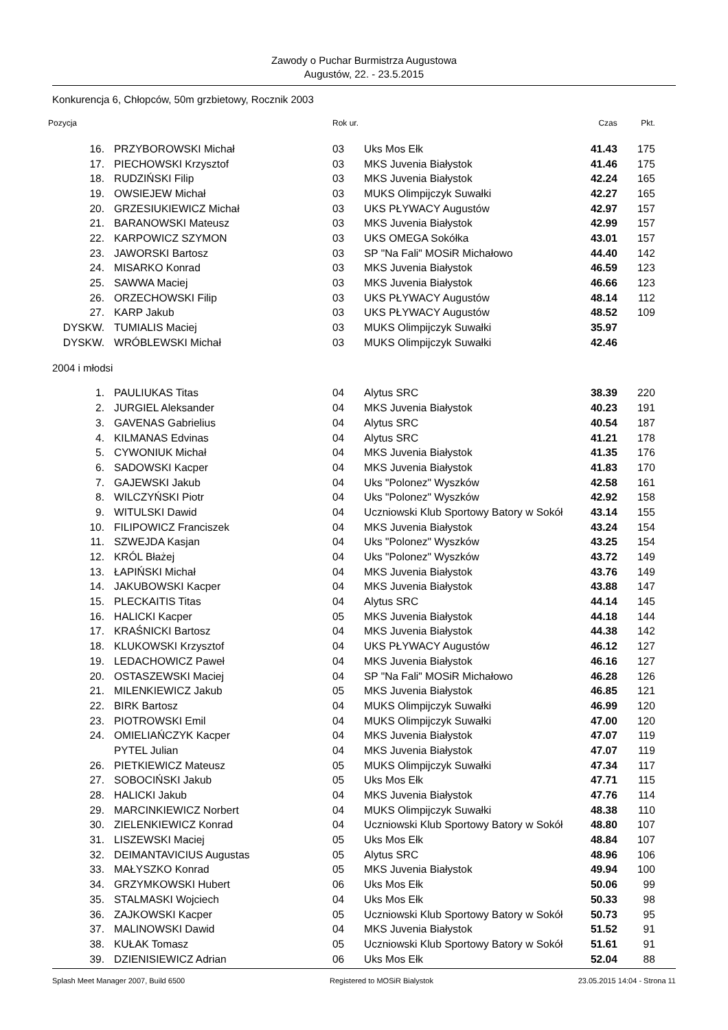Zawody o Puchar Burmistrza Augustowa
Augustów, 22. - 23.5.2015
Konkurencja 6, Chłopców, 50m grzbietowy, Rocznik 2003
| Pozycja | | Rok ur. | | Czas | Pkt. |
| --- | --- | --- | --- | --- | --- |
| 16. | PRZYBOROWSKI Michał | 03 | Uks Mos Ełk | 41.43 | 175 |
| 17. | PIECHOWSKI Krzysztof | 03 | MKS Juvenia Białystok | 41.46 | 175 |
| 18. | RUDZIŃSKI Filip | 03 | MKS Juvenia Białystok | 42.24 | 165 |
| 19. | OWSIEJEW Michał | 03 | MUKS Olimpijczyk Suwałki | 42.27 | 165 |
| 20. | GRZESIUKIEWICZ Michał | 03 | UKS PŁYWACY Augustów | 42.97 | 157 |
| 21. | BARANOWSKI Mateusz | 03 | MKS Juvenia Białystok | 42.99 | 157 |
| 22. | KARPOWICZ SZYMON | 03 | UKS OMEGA Sokółka | 43.01 | 157 |
| 23. | JAWORSKI Bartosz | 03 | SP "Na Fali" MOSiR Michałowo | 44.40 | 142 |
| 24. | MISARKO Konrad | 03 | MKS Juvenia Białystok | 46.59 | 123 |
| 25. | SAWWA Maciej | 03 | MKS Juvenia Białystok | 46.66 | 123 |
| 26. | ORZECHOWSKI Filip | 03 | UKS PŁYWACY Augustów | 48.14 | 112 |
| 27. | KARP Jakub | 03 | UKS PŁYWACY Augustów | 48.52 | 109 |
| DYSKW. | TUMIALIS Maciej | 03 | MUKS Olimpijczyk Suwałki | 35.97 | |
| DYSKW. | WRÓBLEWSKI Michał | 03 | MUKS Olimpijczyk Suwałki | 42.46 | |
| 2004 i młodsi | | | | | |
| 1. | PAULIUKAS Titas | 04 | Alytus SRC | 38.39 | 220 |
| 2. | JURGIEL Aleksander | 04 | MKS Juvenia Białystok | 40.23 | 191 |
| 3. | GAVENAS Gabrielius | 04 | Alytus SRC | 40.54 | 187 |
| 4. | KILMANAS Edvinas | 04 | Alytus SRC | 41.21 | 178 |
| 5. | CYWONIUK Michał | 04 | MKS Juvenia Białystok | 41.35 | 176 |
| 6. | SADOWSKI Kacper | 04 | MKS Juvenia Białystok | 41.83 | 170 |
| 7. | GAJEWSKI Jakub | 04 | Uks "Polonez" Wyszków | 42.58 | 161 |
| 8. | WILCZYŃSKI Piotr | 04 | Uks "Polonez" Wyszków | 42.92 | 158 |
| 9. | WITULSKI Dawid | 04 | Uczniowski Klub Sportowy Batory w Sokół | 43.14 | 155 |
| 10. | FILIPOWICZ Franciszek | 04 | MKS Juvenia Białystok | 43.24 | 154 |
| 11. | SZWEJDA Kasjan | 04 | Uks "Polonez" Wyszków | 43.25 | 154 |
| 12. | KRÓL Błażej | 04 | Uks "Polonez" Wyszków | 43.72 | 149 |
| 13. | ŁAPIŃSKI Michał | 04 | MKS Juvenia Białystok | 43.76 | 149 |
| 14. | JAKUBOWSKI Kacper | 04 | MKS Juvenia Białystok | 43.88 | 147 |
| 15. | PLECKAITIS Titas | 04 | Alytus SRC | 44.14 | 145 |
| 16. | HALICKI Kacper | 05 | MKS Juvenia Białystok | 44.18 | 144 |
| 17. | KRAŚNICKI Bartosz | 04 | MKS Juvenia Białystok | 44.38 | 142 |
| 18. | KLUKOWSKI Krzysztof | 04 | UKS PŁYWACY Augustów | 46.12 | 127 |
| 19. | LEDACHOWICZ Paweł | 04 | MKS Juvenia Białystok | 46.16 | 127 |
| 20. | OSTASZEWSKI Maciej | 04 | SP "Na Fali" MOSiR Michałowo | 46.28 | 126 |
| 21. | MILENKIEWICZ Jakub | 05 | MKS Juvenia Białystok | 46.85 | 121 |
| 22. | BIRK Bartosz | 04 | MUKS Olimpijczyk Suwałki | 46.99 | 120 |
| 23. | PIOTROWSKI Emil | 04 | MUKS Olimpijczyk Suwałki | 47.00 | 120 |
| 24. | OMIELIAŃCZYK Kacper | 04 | MKS Juvenia Białystok | 47.07 | 119 |
| | PYTEL Julian | 04 | MKS Juvenia Białystok | 47.07 | 119 |
| 26. | PIETKIEWICZ Mateusz | 05 | MUKS Olimpijczyk Suwałki | 47.34 | 117 |
| 27. | SOBOCIŃSKI Jakub | 05 | Uks Mos Ełk | 47.71 | 115 |
| 28. | HALICKI Jakub | 04 | MKS Juvenia Białystok | 47.76 | 114 |
| 29. | MARCINKIEWICZ Norbert | 04 | MUKS Olimpijczyk Suwałki | 48.38 | 110 |
| 30. | ZIELENKIEWICZ Konrad | 04 | Uczniowski Klub Sportowy Batory w Sokół | 48.80 | 107 |
| 31. | LISZEWSKI Maciej | 05 | Uks Mos Ełk | 48.84 | 107 |
| 32. | DEIMANTAVICIUS Augustas | 05 | Alytus SRC | 48.96 | 106 |
| 33. | MAŁYSZKO Konrad | 05 | MKS Juvenia Białystok | 49.94 | 100 |
| 34. | GRZYMKOWSKI Hubert | 06 | Uks Mos Ełk | 50.06 | 99 |
| 35. | STALMASKI Wojciech | 04 | Uks Mos Ełk | 50.33 | 98 |
| 36. | ZAJKOWSKI Kacper | 05 | Uczniowski Klub Sportowy Batory w Sokół | 50.73 | 95 |
| 37. | MALINOWSKI Dawid | 04 | MKS Juvenia Białystok | 51.52 | 91 |
| 38. | KUŁAK Tomasz | 05 | Uczniowski Klub Sportowy Batory w Sokół | 51.61 | 91 |
| 39. | DZIENISIEWICZ Adrian | 06 | Uks Mos Ełk | 52.04 | 88 |
Splash Meet Manager 2007, Build 6500 Registered to MOSiR Bialystok 23.05.2015 14:04 - Strona 11